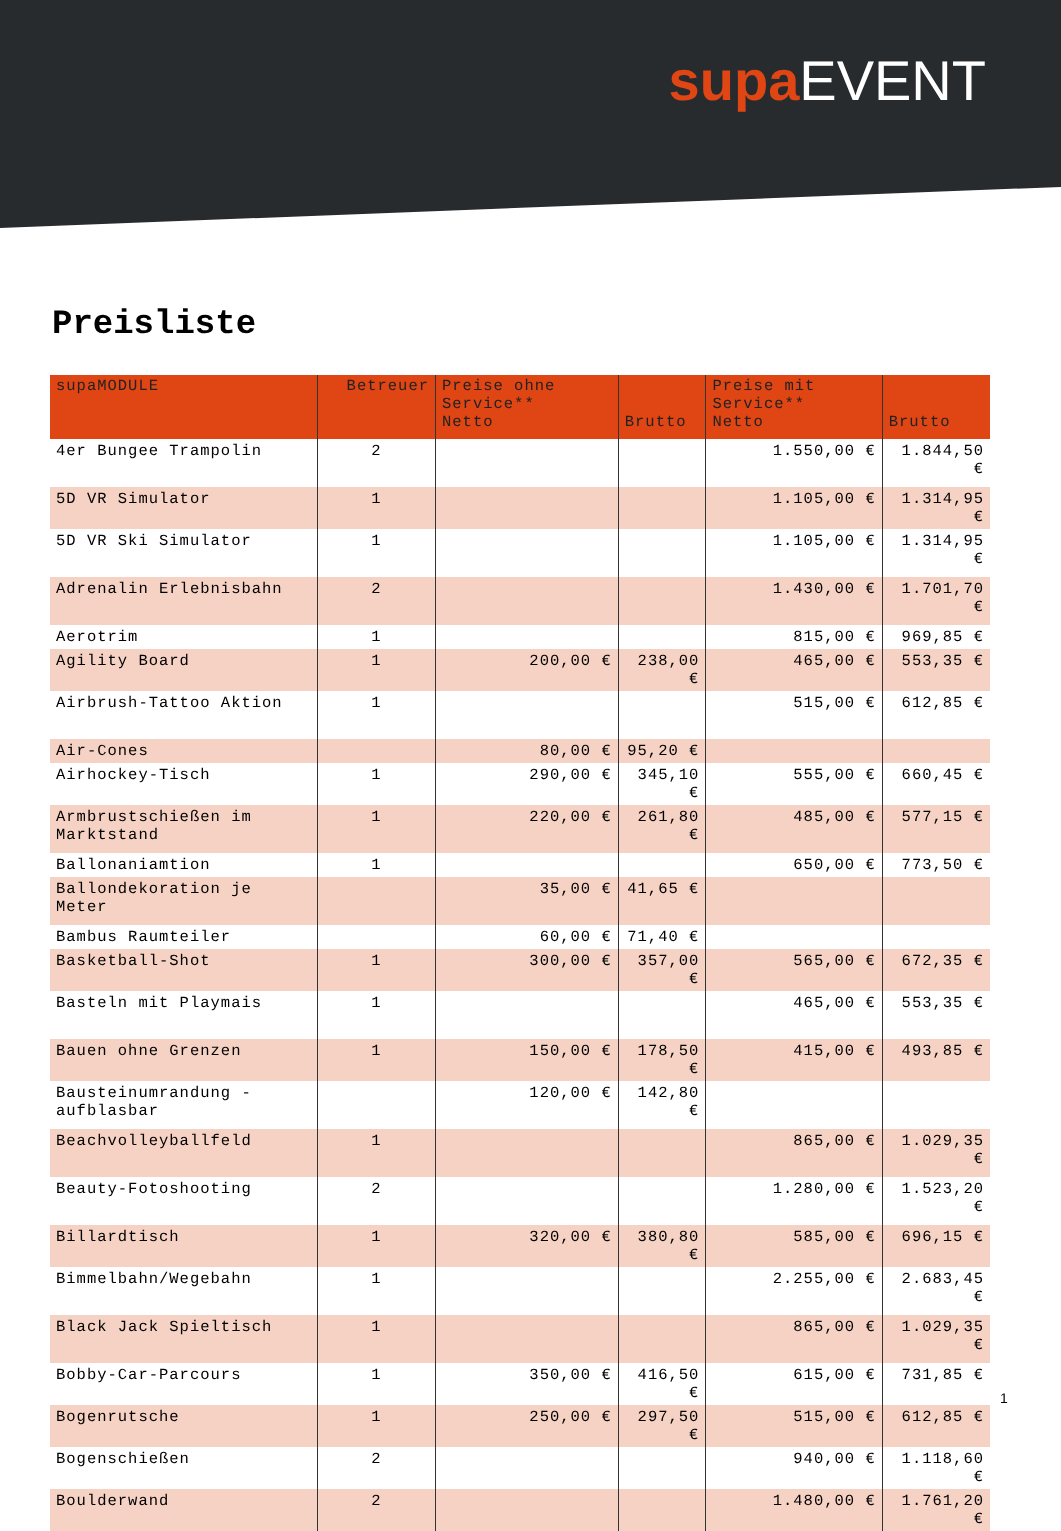supa EVENT
Preisliste
| supaMODULE | Betreuer | Preise ohne Service** Netto | Brutto | Preise mit Service** Netto | Brutto |
| --- | --- | --- | --- | --- | --- |
| 4er Bungee Trampolin | 2 | | | 1.550,00 € | 1.844,50 € |
| 5D VR Simulator | 1 | | | 1.105,00 € | 1.314,95 € |
| 5D VR Ski Simulator | 1 | | | 1.105,00 € | 1.314,95 € |
| Adrenalin Erlebnisbahn | 2 | | | 1.430,00 € | 1.701,70 € |
| Aerotrim | 1 | | | 815,00 € | 969,85 € |
| Agility Board | 1 | 200,00 € | 238,00 € | 465,00 € | 553,35 € |
| Airbrush-Tattoo Aktion | 1 | | | 515,00 € | 612,85 € |
| Air-Cones | | 80,00 € | 95,20 € | | |
| Airhockey-Tisch | 1 | 290,00 € | 345,10 € | 555,00 € | 660,45 € |
| Armbrustschießen im Marktstand | 1 | 220,00 € | 261,80 € | 485,00 € | 577,15 € |
| Ballonaniamtion | 1 | | | 650,00 € | 773,50 € |
| Ballondekoration je Meter | | 35,00 € | 41,65 € | | |
| Bambus Raumteiler | | 60,00 € | 71,40 € | | |
| Basketball-Shot | 1 | 300,00 € | 357,00 € | 565,00 € | 672,35 € |
| Basteln mit Playmais | 1 | | | 465,00 € | 553,35 € |
| Bauen ohne Grenzen | 1 | 150,00 € | 178,50 € | 415,00 € | 493,85 € |
| Bausteinumrandung - aufblasbar | | 120,00 € | 142,80 € | | |
| Beachvolleyballfeld | 1 | | | 865,00 € | 1.029,35 € |
| Beauty-Fotoshooting | 2 | | | 1.280,00 € | 1.523,20 € |
| Billardtisch | 1 | 320,00 € | 380,80 € | 585,00 € | 696,15 € |
| Bimmelbahn/Wegebahn | 1 | | | 2.255,00 € | 2.683,45 € |
| Black Jack Spieltisch | 1 | | | 865,00 € | 1.029,35 € |
| Bobby-Car-Parcours | 1 | 350,00 € | 416,50 € | 615,00 € | 731,85 € |
| Bogenrutsche | 1 | 250,00 € | 297,50 € | 515,00 € | 612,85 € |
| Bogenschießen | 2 | | | 940,00 € | 1.118,60 € |
| Boulderwand | 2 | | | 1.480,00 € | 1.761,20 € |
1